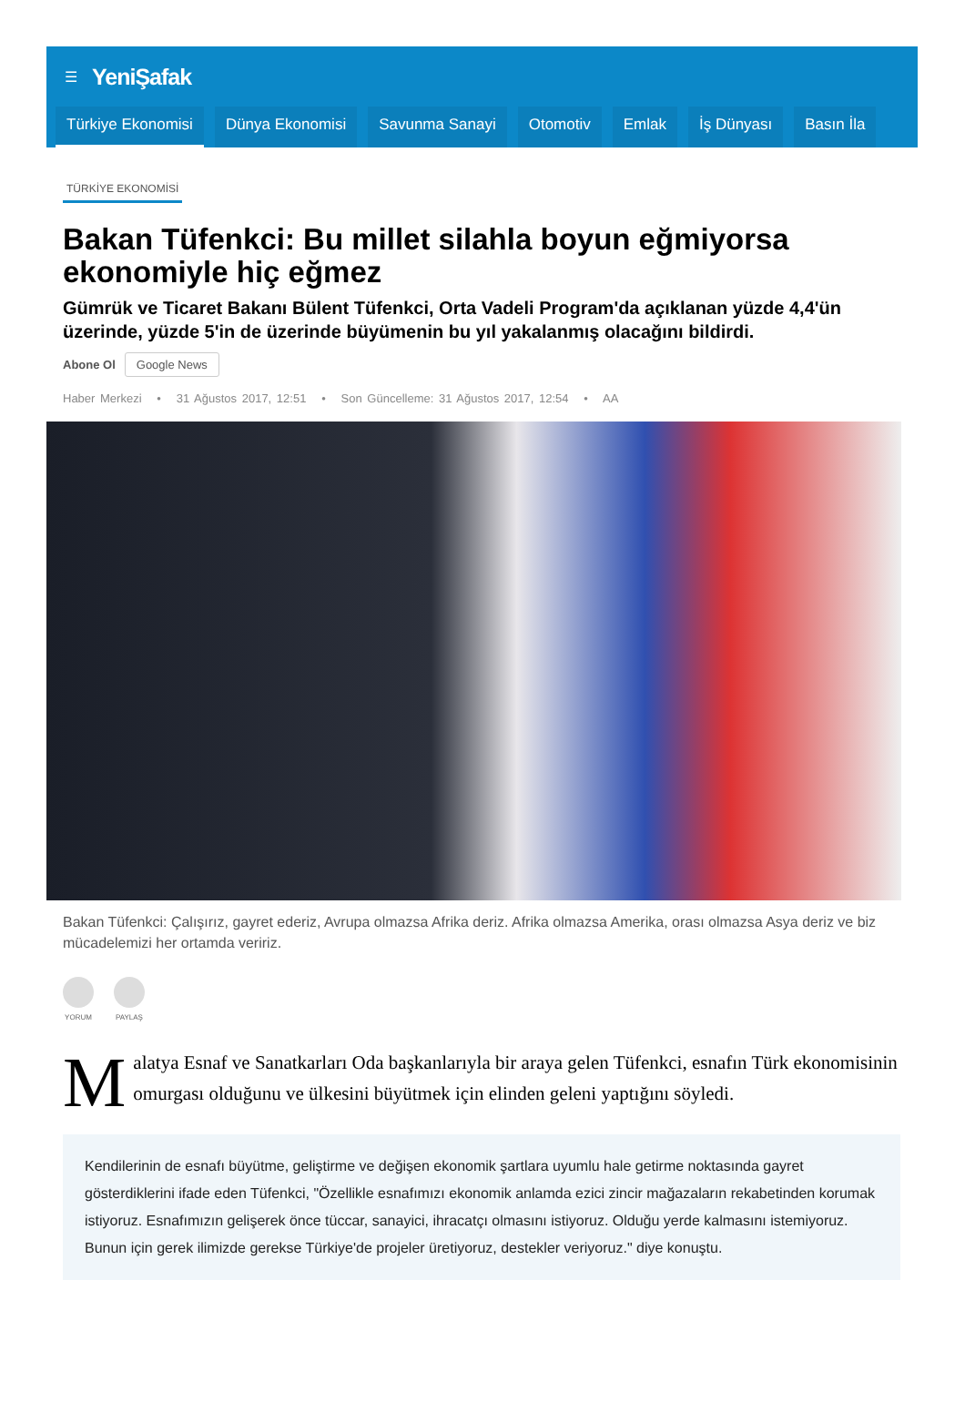☰ YeniŞafak
Türkiye Ekonomisi Dünya Ekonomisi Savunma Sanayi Otomotiv Emlak İş Dünyası Basın İla
TÜRKİYE EKONOMİSİ
Bakan Tüfenkci: Bu millet silahla boyun eğmiyorsa ekonomiyle hiç eğmez
Gümrük ve Ticaret Bakanı Bülent Tüfenkci, Orta Vadeli Program'da açıklanan yüzde 4,4'ün üzerinde, yüzde 5'in de üzerinde büyümenin bu yıl yakalanmış olacağını bildirdi.
Abone Ol Google News
Haber Merkezi • 31 Ağustos 2017, 12:51 • Son Güncelleme: 31 Ağustos 2017, 12:54 • AA
Bakan Tüfenkci: Çalışırız, gayret ederiz, Avrupa olmazsa Afrika deriz. Afrika olmazsa Amerika, orası olmazsa Asya deriz ve biz mücadelemizi her ortamda veririz.
YORUM PAYLAŞ
Malatya Esnaf ve Sanatkarları Oda başkanlarıyla bir araya gelen Tüfenkci, esnafın Türk ekonomisinin omurgası olduğunu ve ülkesini büyütmek için elinden geleni yaptığını söyledi.
Kendilerinin de esnafı büyütme, geliştirme ve değişen ekonomik şartlara uyumlu hale getirme noktasında gayret gösterdiklerini ifade eden Tüfenkci, "Özellikle esnafımızı ekonomik anlamda ezici zincir mağazaların rekabetinden korumak istiyoruz. Esnafımızın gelişerek önce tüccar, sanayici, ihracatçı olmasını istiyoruz. Olduğu yerde kalmasını istemiyoruz. Bunun için gerek ilimizde gerekse Türkiye'de projeler üretiyoruz, destekler veriyoruz." diye konuştu.